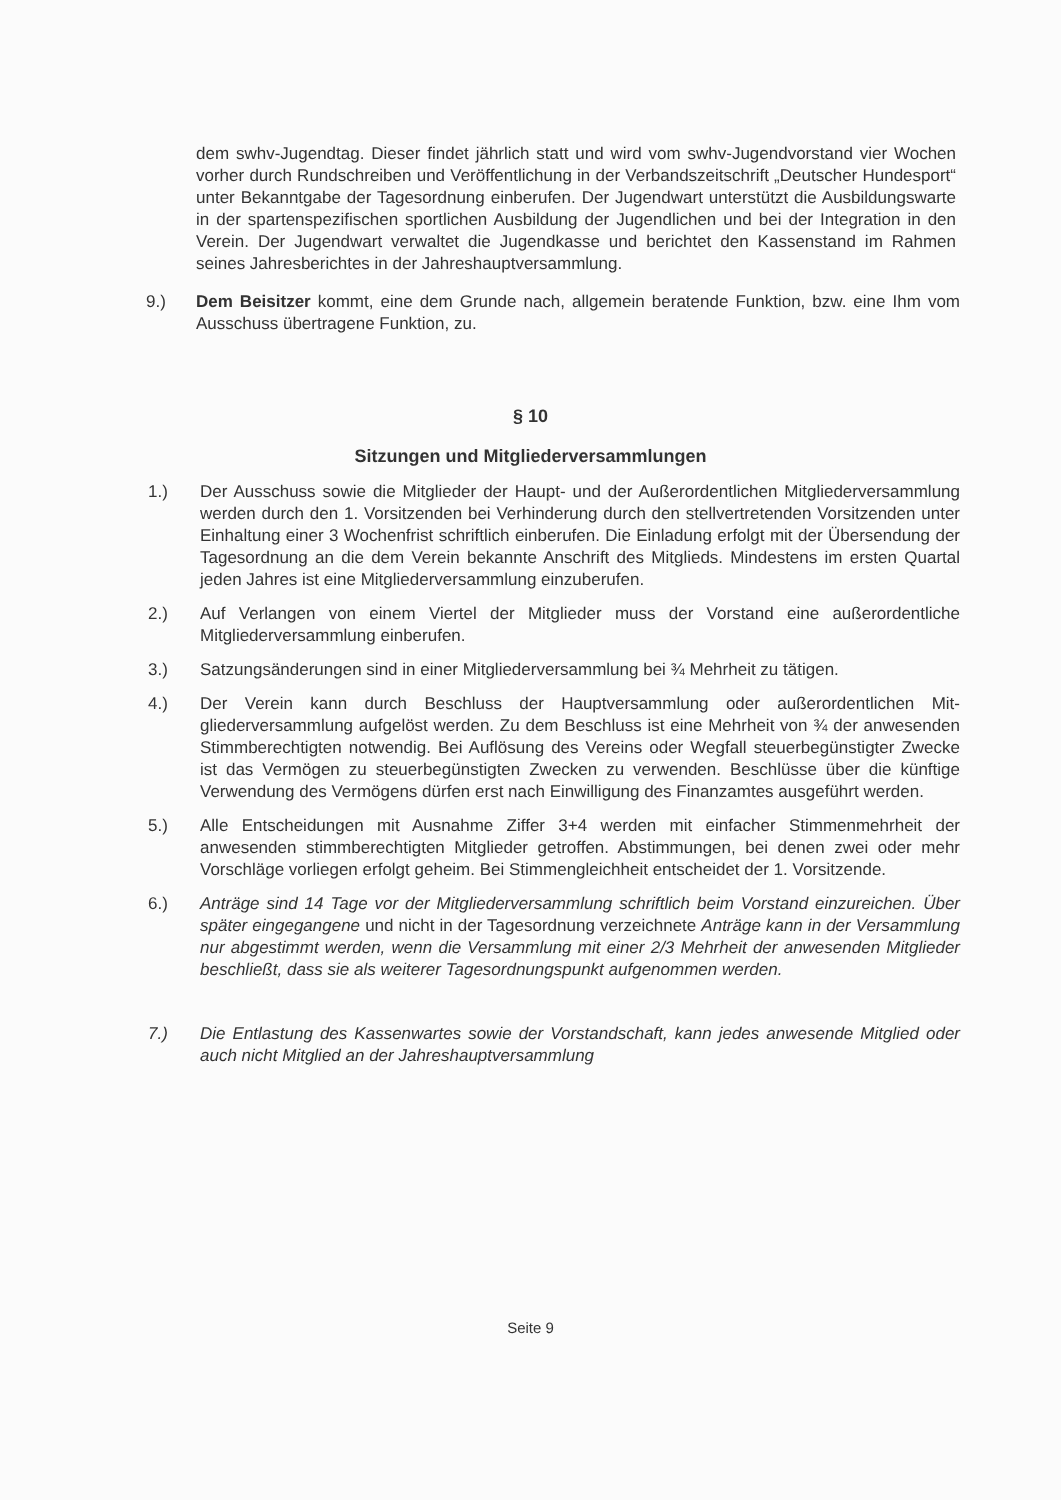dem swhv-Jugendtag. Dieser findet jährlich statt und wird vom swhv-Jugendvorstand vier Wochen vorher durch Rundschreiben und Veröffentlichung in der Verbandszeit­schrift „Deutscher Hundesport“ unter Bekanntgabe der Tagesordnung einberufen. Der Jugendwart unterstützt die Ausbildungswarte in der spartenspezifischen sportlichen Ausbildung der Jugendlichen und bei der Integration in den Verein. Der Jugendwart verwaltet die Jugendkasse und berichtet den Kassenstand im Rahmen seines Jahres­berichtes in der Jahreshauptversammlung.
9.) Dem Beisitzer kommt, eine dem Grunde nach, allgemein beratende Funktion, bzw. eine Ihm vom Ausschuss übertragene Funktion, zu.
§ 10
Sitzungen und Mitgliederversammlungen
1.) Der Ausschuss sowie die Mitglieder der Haupt- und der Außerordentlichen Mitglieder­versammlung werden durch den 1. Vorsitzenden bei Verhinderung durch den stellver­tretenden Vorsitzenden unter Einhaltung einer 3 Wochenfrist schriftlich einberufen. Die Einladung erfolgt mit der Übersendung der Tagesordnung an die dem Verein bekannte Anschrift des Mitglieds. Mindestens im ersten Quartal jeden Jahres ist eine Mitglieder­versammlung einzuberufen.
2.) Auf Verlangen von einem Viertel der Mitglieder muss der Vorstand eine außerordentli­che Mitgliederversammlung einberufen.
3.) Satzungsänderungen sind in einer Mitgliederversammlung bei ¾ Mehrheit zu tätigen.
4.) Der Verein kann durch Beschluss der Hauptversammlung oder außerordentlichen Mit­gliederversammlung aufgelöst werden. Zu dem Beschluss ist eine Mehrheit von ¾ der anwesenden Stimmberechtigten notwendig. Bei Auflösung des Vereins oder Wegfall steuerbegünstigter Zwecke ist das Vermögen zu steuerbegünstigten Zwecken zu ver­wenden. Beschlüsse über die künftige Verwendung des Vermögens dürfen erst nach Einwilligung des Finanzamtes ausgeführt werden.
5.) Alle Entscheidungen mit Ausnahme Ziffer 3+4 werden mit einfacher Stimmenmehrheit der anwesenden stimmberechtigten Mitglieder getroffen. Abstimmungen, bei denen zwei oder mehr Vorschläge vorliegen erfolgt geheim. Bei Stimmengleichheit entschei­det der 1. Vorsitzende.
6.) Anträge sind 14 Tage vor der Mitgliederversammlung schriftlich beim Vorstand einzu­reichen. Über später eingegangene und nicht in der Tagesordnung verzeichnete An­träge kann in der Versammlung nur abgestimmt werden, wenn die Versammlung mit einer 2/3 Mehrheit der anwesenden Mitglieder beschließt, dass sie als weiterer Tages­ordnungspunkt aufgenommen werden.
7.) Die Entlastung des Kassenwartes sowie der Vorstandschaft, kann jedes anwesende Mitglied oder auch nicht Mitglied an der Jahreshauptversammlung
Seite 9